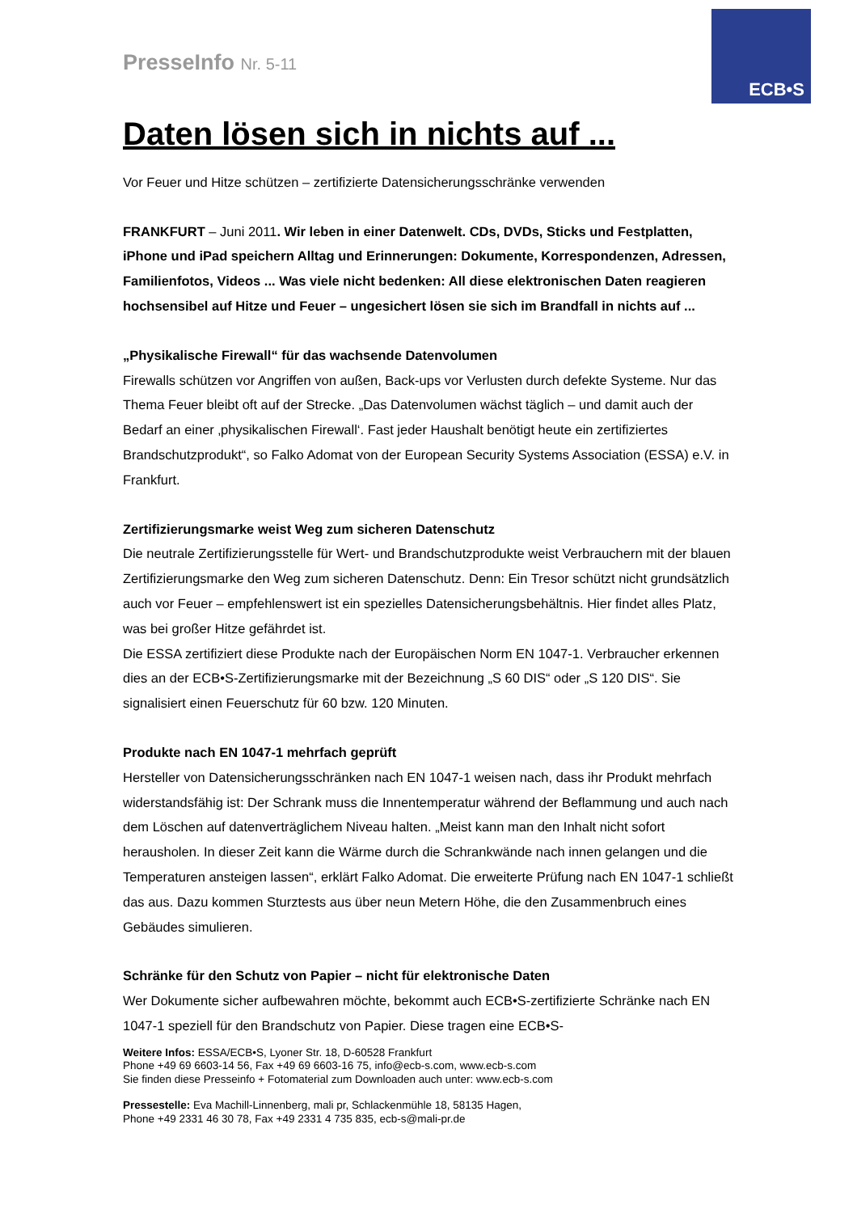ECB•S
PresseInfo Nr. 5-11
Daten lösen sich in nichts auf ...
Vor Feuer und Hitze schützen – zertifizierte Datensicherungsschränke verwenden
FRANKFURT – Juni 2011. Wir leben in einer Datenwelt. CDs, DVDs, Sticks und Festplatten, iPhone und iPad speichern Alltag und Erinnerungen: Dokumente, Korrespondenzen, Adressen, Familienfotos, Videos ... Was viele nicht bedenken: All diese elektronischen Daten reagieren hochsensibel auf Hitze und Feuer – ungesichert lösen sie sich im Brandfall in nichts auf ...
„Physikalische Firewall“ für das wachsende Datenvolumen
Firewalls schützen vor Angriffen von außen, Back-ups vor Verlusten durch defekte Systeme. Nur das Thema Feuer bleibt oft auf der Strecke. „Das Datenvolumen wächst täglich – und damit auch der Bedarf an einer ‚physikalischen Firewall‘. Fast jeder Haushalt benötigt heute ein zertifiziertes Brandschutzprodukt“, so Falko Adomat von der European Security Systems Association (ESSA) e.V. in Frankfurt.
Zertifizierungsmarke weist Weg zum sicheren Datenschutz
Die neutrale Zertifizierungsstelle für Wert- und Brandschutzprodukte weist Verbrauchern mit der blauen Zertifizierungsmarke den Weg zum sicheren Datenschutz. Denn: Ein Tresor schützt nicht grundsätzlich auch vor Feuer – empfehlenswert ist ein spezielles Datensicherungsbehältnis. Hier findet alles Platz, was bei großer Hitze gefährdet ist.
Die ESSA zertifiziert diese Produkte nach der Europäischen Norm EN 1047-1. Verbraucher erkennen dies an der ECB•S-Zertifizierungsmarke mit der Bezeichnung „S 60 DIS“ oder „S 120 DIS“. Sie signalisiert einen Feuerschutz für 60 bzw. 120 Minuten.
Produkte nach EN 1047-1 mehrfach geprüft
Hersteller von Datensicherungsschränken nach EN 1047-1 weisen nach, dass ihr Produkt mehrfach widerstandsfähig ist: Der Schrank muss die Innentemperatur während der Beflammung und auch nach dem Löschen auf datenverträglichem Niveau halten. „Meist kann man den Inhalt nicht sofort herausholen. In dieser Zeit kann die Wärme durch die Schrankwände nach innen gelangen und die Temperaturen ansteigen lassen“, erklärt Falko Adomat. Die erweiterte Prüfung nach EN 1047-1 schließt das aus. Dazu kommen Sturztests aus über neun Metern Höhe, die den Zusammenbruch eines Gebäudes simulieren.
Schränke für den Schutz von Papier – nicht für elektronische Daten
Wer Dokumente sicher aufbewahren möchte, bekommt auch ECB•S-zertifizierte Schränke nach EN 1047-1 speziell für den Brandschutz von Papier. Diese tragen eine ECB•S-
Weitere Infos: ESSA/ECB•S, Lyoner Str. 18, D-60528 Frankfurt
Phone +49 69 6603-14 56, Fax +49 69 6603-16 75, info@ecb-s.com, www.ecb-s.com
Sie finden diese Presseinfo + Fotomaterial zum Downloaden auch unter: www.ecb-s.com
Pressestelle: Eva Machill-Linnenberg, mali pr, Schlackenmühle 18, 58135 Hagen,
Phone +49 2331 46 30 78, Fax +49 2331 4 735 835, ecb-s@mali-pr.de